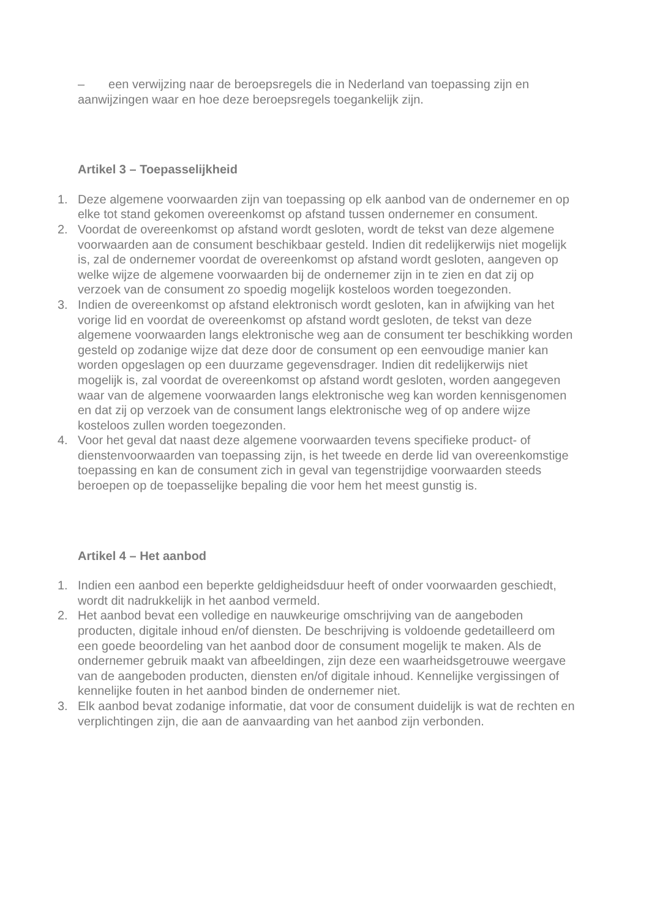– een verwijzing naar de beroepsregels die in Nederland van toepassing zijn en aanwijzingen waar en hoe deze beroepsregels toegankelijk zijn.
Artikel 3 – Toepasselijkheid
1. Deze algemene voorwaarden zijn van toepassing op elk aanbod van de ondernemer en op elke tot stand gekomen overeenkomst op afstand tussen ondernemer en consument.
2. Voordat de overeenkomst op afstand wordt gesloten, wordt de tekst van deze algemene voorwaarden aan de consument beschikbaar gesteld. Indien dit redelijkerwijs niet mogelijk is, zal de ondernemer voordat de overeenkomst op afstand wordt gesloten, aangeven op welke wijze de algemene voorwaarden bij de ondernemer zijn in te zien en dat zij op verzoek van de consument zo spoedig mogelijk kosteloos worden toegezonden.
3. Indien de overeenkomst op afstand elektronisch wordt gesloten, kan in afwijking van het vorige lid en voordat de overeenkomst op afstand wordt gesloten, de tekst van deze algemene voorwaarden langs elektronische weg aan de consument ter beschikking worden gesteld op zodanige wijze dat deze door de consument op een eenvoudige manier kan worden opgeslagen op een duurzame gegevensdrager. Indien dit redelijkerwijs niet mogelijk is, zal voordat de overeenkomst op afstand wordt gesloten, worden aangegeven waar van de algemene voorwaarden langs elektronische weg kan worden kennisgenomen en dat zij op verzoek van de consument langs elektronische weg of op andere wijze kosteloos zullen worden toegezonden.
4. Voor het geval dat naast deze algemene voorwaarden tevens specifieke product- of dienstenvoorwaarden van toepassing zijn, is het tweede en derde lid van overeenkomstige toepassing en kan de consument zich in geval van tegenstrijdige voorwaarden steeds beroepen op de toepasselijke bepaling die voor hem het meest gunstig is.
Artikel 4 – Het aanbod
1. Indien een aanbod een beperkte geldigheidsduur heeft of onder voorwaarden geschiedt, wordt dit nadrukkelijk in het aanbod vermeld.
2. Het aanbod bevat een volledige en nauwkeurige omschrijving van de aangeboden producten, digitale inhoud en/of diensten. De beschrijving is voldoende gedetailleerd om een goede beoordeling van het aanbod door de consument mogelijk te maken. Als de ondernemer gebruik maakt van afbeeldingen, zijn deze een waarheidsgetrouwe weergave van de aangeboden producten, diensten en/of digitale inhoud. Kennelijke vergissingen of kennelijke fouten in het aanbod binden de ondernemer niet.
3. Elk aanbod bevat zodanige informatie, dat voor de consument duidelijk is wat de rechten en verplichtingen zijn, die aan de aanvaarding van het aanbod zijn verbonden.